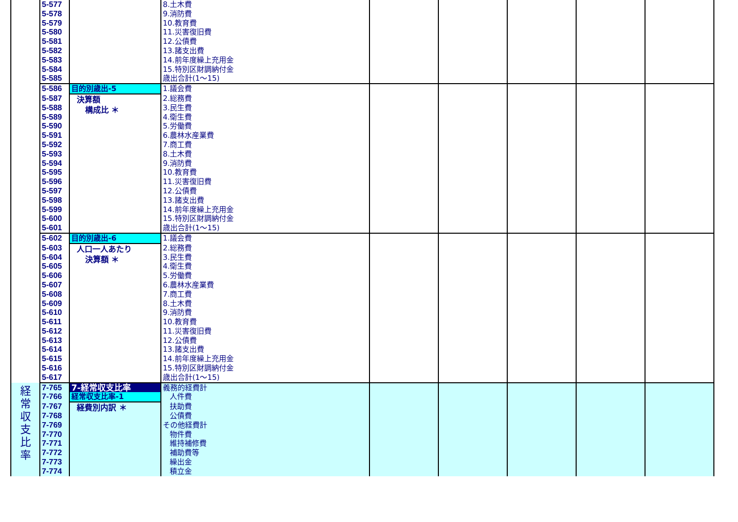| | 5-577 | | 8.土木費 | | | | | |
| | 5-578 | | 9.消防費 | | | | | |
| | 5-579 | | 10.教育費 | | | | | |
| | 5-580 | | 11.災害復旧費 | | | | | |
| | 5-581 | | 12.公債費 | | | | | |
| | 5-582 | | 13.諸支出費 | | | | | |
| | 5-583 | | 14.前年度繰上充用金 | | | | | |
| | 5-584 | | 15.特別区財調納付金 | | | | | |
| | 5-585 | | 歳出合計(1～15) | | | | | |
| | 5-586 | 目的別歳出-5 | 1.議会費 | | | | | |
| | 5-587 | 決算額 構成比 ＊ | 2.総務費 | | | | | |
| | 5-588 | | 3.民生費 | | | | | |
| | 5-589 | | 4.衛生費 | | | | | |
| | 5-590 | | 5.労働費 | | | | | |
| | 5-591 | | 6.農林水産業費 | | | | | |
| | 5-592 | | 7.商工費 | | | | | |
| | 5-593 | | 8.土木費 | | | | | |
| | 5-594 | | 9.消防費 | | | | | |
| | 5-595 | | 10.教育費 | | | | | |
| | 5-596 | | 11.災害復旧費 | | | | | |
| | 5-597 | | 12.公債費 | | | | | |
| | 5-598 | | 13.諸支出費 | | | | | |
| | 5-599 | | 14.前年度繰上充用金 | | | | | |
| | 5-600 | | 15.特別区財調納付金 | | | | | |
| | 5-601 | | 歳出合計(1～15) | | | | | |
| | 5-602 | 目的別歳出-6 | 1.議会費 | | | | | |
| | 5-603 | 人口一人あたり 決算額 ＊ | 2.総務費 | | | | | |
| | 5-604 | | 3.民生費 | | | | | |
| | 5-605 | | 4.衛生費 | | | | | |
| | 5-606 | | 5.労働費 | | | | | |
| | 5-607 | | 6.農林水産業費 | | | | | |
| | 5-608 | | 7.商工費 | | | | | |
| | 5-609 | | 8.土木費 | | | | | |
| | 5-610 | | 9.消防費 | | | | | |
| | 5-611 | | 10.教育費 | | | | | |
| | 5-612 | | 11.災害復旧費 | | | | | |
| | 5-613 | | 12.公債費 | | | | | |
| | 5-614 | | 13.諸支出費 | | | | | |
| | 5-615 | | 14.前年度繰上充用金 | | | | | |
| | 5-616 | | 15.特別区財調納付金 | | | | | |
| | 5-617 | | 歳出合計(1～15) | | | | | |
| 経 常 収 支 比 率 | 7-765 | 7-経常収支比率 | 義務的経費計 | | | | | |
| | 7-766 | 経常収支比率-1 | 人件費 | | | | | |
| | 7-767 | 経費別内訳 ＊ | 扶助費 | | | | | |
| | 7-768 | | 公債費 | | | | | |
| | 7-769 | | その他経費計 | | | | | |
| | 7-770 | | 物件費 | | | | | |
| | 7-771 | | 維持補修費 | | | | | |
| | 7-772 | | 補助費等 | | | | | |
| | 7-773 | | 繰出金 | | | | | |
| | 7-774 | | 積立金 | | | | | |